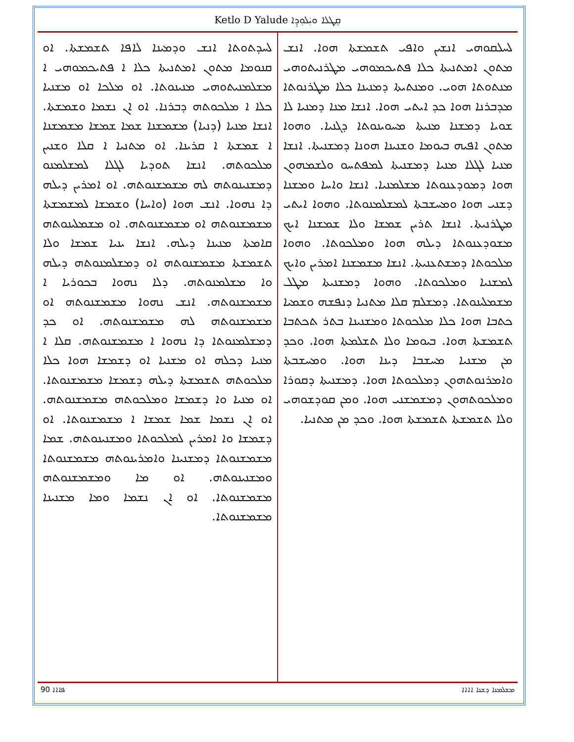Ketlo D Yalude ܩܸܛܠܐ ܘܝܲܠܘܼܕܹܐ
ܠܚܠܩܘܗܝ ܐܢܫܝܢ ܘܐܦܝ ܬܫܡܫܬܐ ܗܘܐ. ܐܢܫ ܡܬܘܢ ܐܡܬܢܝܬܐ ܟܠܐ ܦܬܝܟܡܘܗܝ ܡܛܪܢܝܬܘܗܝ ܡܢܬܘܬܐ ܗܘܝ. ܘܡܢܬܝܬܐ ܕܡܢܝܢܐ ܟܠܐ ܡܛܪܢܘܬܐ ܡܕܒܪܢܐ ܗܘܐ ܟܕ ܐܝܬܝ ܗܘܐ. ܐܢܫܐ ܡܢܐ ܕܡܢܝܐ ܠܐ ܫܘܝܐ ܕܡܫܢܐ ܡܢܝܬܐ ܡܚܘܝܢܘܬܐ ܕܓܢܝܐ. ܘܗܘܐ ܡܬܘܢ ܐܦܝܗ ܒܝܘܡܐ ܘܫܢܝܢܐ ܗܘܢܐ ܕܡܫܢܝܬܐ. ܐܢܫܐ ܡܢܝܐ ܠܓܠܐ ܡܢܝܐ ܕܡܫܢܝܬܐ ܠܡܦܬܚܘ ܘܠܫܡܗܘܢ ܗܘܐ ܕܡܘܕܥܢܘܬܐ ܡܫܠܡܢܝܐ. ܐܢܫܐ ܘܐܚܐ ܘܡܫܢܐ ܕܫܢܝ ܗܘܐ ܘܡܚܫܒܬܐ ܠܡܫܠܡܢܘܬܐ. ܘܗܘܐ ܐܝܬܝ ܡܛܪܢܝܬܐ. ܐܢܫܐ ܬܪܝܢ ܫܡܫܐ ܘܠܐ ܫܡܫܢܐ ܐܝܟ ܡܫܘܕܥܢܘܬܐ ܕܝܠܗ ܗܘܐ ܘܡܠܟܘܬܐ. ܘܗܘܐ ܡܠܟܘܬܐ ܕܡܫܬܥܢܝܬܐ. ܐܢܫܐ ܡܫܡܫܢܐ ܐܡܪܝܢ ܘܐܝܟ ܠܡܫܢܝܐ ܘܡܠܟܘܬܐ. ܘܗܘܐ ܕܡܫܢܝܬܐ ܡܛܠ ܡܫܡܠܝܢܘܬܐ. ܕܡܫܠܡ ܩܠܐ ܡܬܢܝܐ ܕܢܦܫܗ ܘܫܡܝܐ ܟܬܒܐ ܗܘܐ ܟܠܐ ܡܠܟܘܬܐ ܘܡܫܢܝܢܐ ܒܬܪ ܬܟܬܒܐ ܬܫܡܫܬܐ ܗܘܐ. ܒܝܘܡܐ ܘܠܐ ܬܫܠܡܬܐ ܗܘܐ. ܘܟܕ ܡܢ ܡܫܢܝܐ ܡܚܫܒܐ ܕܝܢܐ ܗܘܐ. ܘܡܚܫܒܬܐ ܘܐܡܪܢܘܬܗܘܢ ܕܡܠܟܘܬܐ ܗܘܐ. ܕܡܫܢܝܬܐ ܕܩܘܪܐ ܘܡܠܟܘܬܗܘܢ ܕܡܫܡܫܢܝ ܗܘܐ. ܘܡܢ ܩܘܕܫܘܗܝ ܘܠܐ ܬܫܡܫܬܐ ܬܫܡܫܬܐ ܗܘܐ. ܘܟܕ ܡܢ ܡܬܢܝܐ.
ܠܚܕܬܘܬܐ ܐܢܫ ܘܕܡܝܢܐ ܠܐܦܐ ܬܫܡܫܬܐ. ܐܘ ܩܢܘܡܐ ܡܬܘܢ ܐܡܬܢܝܬܐ ܟܠܐ ܐ ܦܬܝܟܡܘܗܝ ܐ ܡܫܠܡܢܝܬܘܗܝ ܡܢܝܢܘܬܐ. ܐܘ ܡܠܟܐ ܐܘ ܡܫܢܝܐ ܟܠܐ ܐ ܡܠܟܘܬܗ ܕܒܪܢܐ. ܐܘ ܐܢ ܢܫܡܐ ܘܫܡܫܬܐ. ܐܢܫܐ ܡܢܝܐ (ܕܢܝܐ) ܡܫܡܫܢܐ ܫܡܐ ܫܡܫܐ ܡܫܡܫܢܐ ܐ ܫܡܫܬܐ ܐ ܩܪܝܢܐ. ܐܘ ܡܬܢܝܐ ܐ ܩܠܐ ܘܫܢܝܢ ܡܠܟܘܬܗ. ܐܢܫܐ ܬܘܕܝܐ ܠܓܠܐ ܠܡܫܠܡܢܘ ܕܡܫܢܝܢܘܬܗ ܠܗ ܡܫܡܫܢܘܬܗ. ܐܘ ܐܡܪܝܢ ܕܝܠܗ ܕܐ ܢܗܘܐ. ܐܢܫ ܗܘܐ (ܘܐܚܐ) ܘܫܡܫܐ ܠܡܫܡܫܬܐ ܡܫܡܫܢܘܬܗ ܐܘ ܡܫܡܫܢܘܬܗ. ܐܘ ܡܫܡܠܝܢܘܬܗ ܩܐܡܬܐ ܡܢܝܢܐ ܕܝܠܗ. ܐܢܫܐ ܝܢܝܐ ܫܡܫܐ ܘܠܐ ܬܫܡܫܬܐ ܡܫܡܫܢܘܬܗ ܐܘ ܕܡܫܠܡܢܘܬܗ ܕܝܠܗ ܘܐ ܡܫܠܡܢܘܬܗ. ܕܠܐ ܢܗܘܐ ܒܟܘܪܝܐ ܐ ܡܫܡܫܢܘܬܗ. ܐܢܫ ܢܗܘܐ ܡܫܡܫܢܘܬܗ ܐܘ ܡܫܡܫܢܘܬܗ ܠܗ ܡܫܡܫܢܘܬܗ. ܐܘ ܟܕ ܕܡܫܠܡܢܘܬܐ ܕܐ ܢܗܘܐ ܐ ܡܫܡܫܢܘܬܗ. ܩܠܐ ܐ ܡܢܝܐ ܕܟܠܗ ܐܘ ܡܫܢܝܐ ܐܘ ܕܫܡܫܐ ܗܘܐ ܟܠܐ ܡܠܟܘܬܗ ܬܫܡܫܬܐ ܕܝܠܗ ܕܫܡܫܐ ܡܫܡܫܢܘܬܐ. ܐܘ ܡܢܝܐ ܘܐ ܕܫܡܫܐ ܘܡܠܟܘܬܗ ܡܫܡܫܢܘܬܗ. ܐܘ ܐܢ ܢܫܡܐ ܫܡܐ ܫܡܫܐ ܐ ܡܫܡܫܢܘܬܐ. ܐܘ ܕܫܡܫܐ ܘܐ ܐܡܪܝܢ ܠܡܠܟܘܬܐ ܘܡܫܢܝܢܘܬܗ. ܫܡܐ ܡܫܡܫܢܘܬܐ ܕܡܫܢܝܢܐ ܘܐܡܪܝܢܘܬܗ ܡܫܡܫܢܘܬܐ ܘܡܫܢܝܢܘܬܗ. ܐܘ ܡܐ ܘܡܫܡܫܢܘܬܗ ܡܫܡܫܢܘܬܐ. ܐܘ ܐܢ ܢܫܡܐ ܘܡܐ ܡܫܢܝܢܐ ܡܫܡܫܢܘܬܐ.
90 ܦܐܐܐ ܡܫܠܡܢܐ ܕܫܢܐ ܐܐܐܐ